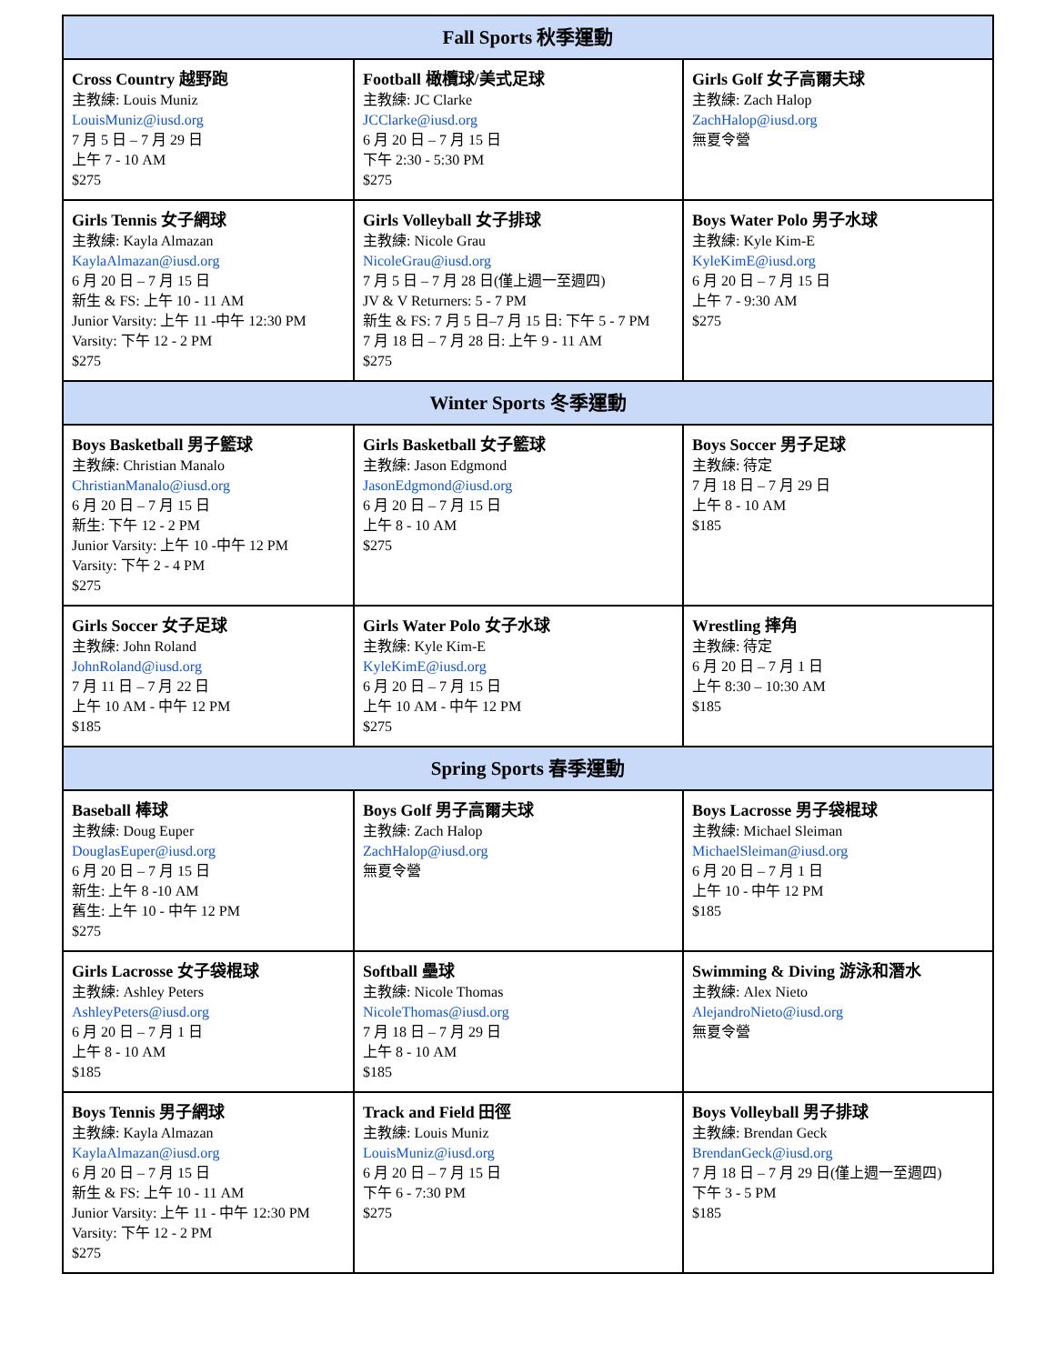| Fall Sports 秋季運動 | | |
| --- | --- | --- |
| Cross Country 越野跑 主教練: Louis Muniz LouisMuniz@iusd.org 7 月 5 日 – 7 月 29 日 上午 7 - 10 AM $275 | Football 橄欖球/美式足球 主教練: JC Clarke JCClarke@iusd.org 6 月 20 日 – 7 月 15 日 下午 2:30 - 5:30 PM $275 | Girls Golf 女子高爾夫球 主教練: Zach Halop ZachHalop@iusd.org 無夏令營 |
| Girls Tennis 女子網球 主教練: Kayla Almazan KaylaAlmazan@iusd.org 6 月 20 日 – 7 月 15 日 新生 & FS: 上午 10 - 11 AM Junior Varsity: 上午 11 -中午 12:30 PM Varsity: 下午 12 - 2 PM $275 | Girls Volleyball 女子排球 主教練: Nicole Grau NicoleGrau@iusd.org 7 月 5 日 – 7 月 28 日(僅上週一至週四) JV & V Returners: 5 - 7 PM 新生 & FS: 7 月 5 日–7 月 15 日: 下午 5 - 7 PM 7 月 18 日 – 7 月 28 日: 上午 9 - 11 AM $275 | Boys Water Polo 男子水球 主教練: Kyle Kim-E KyleKimE@iusd.org 6 月 20 日 – 7 月 15 日 上午 7 - 9:30 AM $275 |
| Winter Sports 冬季運動 | | |
| Boys Basketball 男子籃球 主教練: Christian Manalo ChristianManalo@iusd.org 6 月 20 日 – 7 月 15 日 新生: 下午 12 - 2 PM Junior Varsity: 上午 10 -中午 12 PM Varsity: 下午 2 - 4 PM $275 | Girls Basketball 女子籃球 主教練: Jason Edgmond JasonEdgmond@iusd.org 6 月 20 日 – 7 月 15 日 上午 8 - 10 AM $275 | Boys Soccer 男子足球 主教練: 待定 7 月 18 日 – 7 月 29 日 上午 8 - 10 AM $185 |
| Girls Soccer 女子足球 主教練: John Roland JohnRoland@iusd.org 7 月 11 日 – 7 月 22 日 上午 10 AM - 中午 12 PM $185 | Girls Water Polo 女子水球 主教練: Kyle Kim-E KyleKimE@iusd.org 6 月 20 日 – 7 月 15 日 上午 10 AM - 中午 12 PM $275 | Wrestling 摔角 主教練: 待定 6 月 20 日 – 7 月 1 日 上午 8:30 – 10:30 AM $185 |
| Spring Sports 春季運動 | | |
| Baseball 棒球 主教練: Doug Euper DouglasEuper@iusd.org 6 月 20 日 – 7 月 15 日 新生: 上午 8 -10 AM 舊生: 上午 10 - 中午 12 PM $275 | Boys Golf 男子高爾夫球 主教練: Zach Halop ZachHalop@iusd.org 無夏令營 | Boys Lacrosse 男子袋棍球 主教練: Michael Sleiman MichaelSleiman@iusd.org 6 月 20 日 – 7 月 1 日 上午 10 - 中午 12 PM $185 |
| Girls Lacrosse 女子袋棍球 主教練: Ashley Peters AshleyPeters@iusd.org 6 月 20 日 – 7 月 1 日 上午 8 - 10 AM $185 | Softball 壘球 主教練: Nicole Thomas NicoleThomas@iusd.org 7 月 18 日 – 7 月 29 日 上午 8 - 10 AM $185 | Swimming & Diving 游泳和潛水 主教練: Alex Nieto AlejandroNieto@iusd.org 無夏令營 |
| Boys Tennis 男子網球 主教練: Kayla Almazan KaylaAlmazan@iusd.org 6 月 20 日 – 7 月 15 日 新生 & FS: 上午 10 - 11 AM Junior Varsity: 上午 11 - 中午 12:30 PM Varsity: 下午 12 - 2 PM $275 | Track and Field 田徑 主教練: Louis Muniz LouisMuniz@iusd.org 6 月 20 日 – 7 月 15 日 下午 6 - 7:30 PM $275 | Boys Volleyball 男子排球 主教練: Brendan Geck BrendanGeck@iusd.org 7 月 18 日 – 7 月 29 日(僅上週一至週四) 下午 3 - 5 PM $185 |